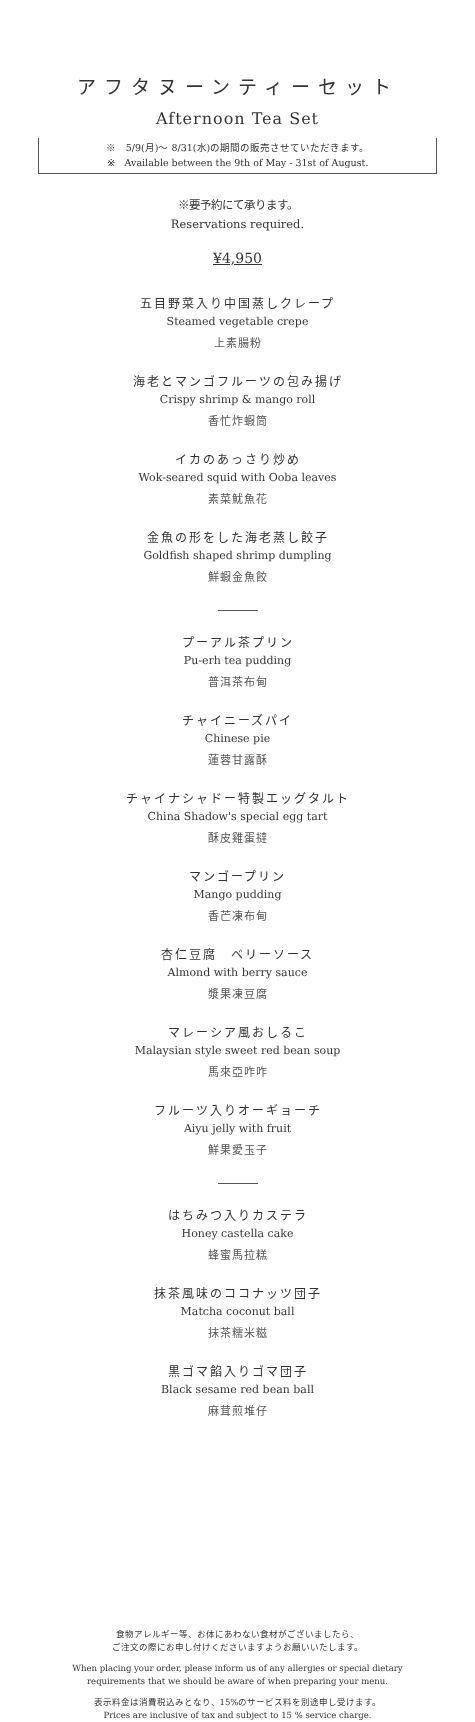アフタヌーンティーセット
Afternoon Tea Set
※　5/9(月)～ 8/31(水)の期間の販売させていただきます。
※　Available between the 9th of May - 31st of August.
※要予約にて承ります。
Reservations required.
¥4,950
五目野菜入り中国蒸しクレープ
Steamed vegetable crepe
上素腸粉
海老とマンゴフルーツの包み揚げ
Crispy shrimp & mango roll
香忙炸蝦筒
イカのあっさり炒め
Wok-seared squid with Ooba leaves
素菜魷魚花
金魚の形をした海老蒸し餃子
Goldfish shaped shrimp dumpling
鮮蝦金魚餃
プーアル茶プリン
Pu-erh tea pudding
普洱茶布甸
チャイニーズパイ
Chinese pie
蓮蓉甘露酥
チャイナシャドー特製エッグタルト
China Shadow's special egg tart
酥皮雞蛋撻
マンゴープリン
Mango pudding
香芒凍布甸
杏仁豆腐　ベリーソース
Almond with berry sauce
漿果凍豆腐
マレーシア風おしるこ
Malaysian style sweet red bean soup
馬來亞咋咋
フルーツ入りオーギョーチ
Aiyu jelly with fruit
鮮果愛玉子
はちみつ入りカステラ
Honey castella cake
蜂蜜馬拉糕
抹茶風味のココナッツ団子
Matcha coconut ball
抹茶糯米糍
黒ゴマ餡入りゴマ団子
Black sesame red bean ball
麻茸煎堆仔
食物アレルギー等、お体にあわない食材がございましたら、
ご注文の際にお申し付けくださいますようお願いいたします。
When placing your order, please inform us of any allergies or special dietary
requirements that we should be aware of when preparing your menu.
表示料金は消費税込みとなり、15%のサービス料を別途申し受けます。
Prices are inclusive of tax and subject to 15 % service charge.